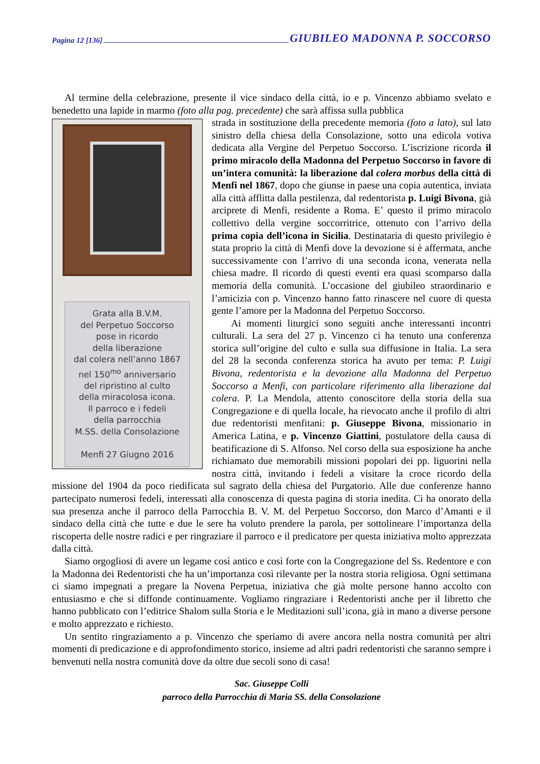Pagina 12 [136] GIUBILEO MADONNA P. SOCCORSO
Al termine della celebrazione, presente il vice sindaco della città, io e p. Vincenzo abbiamo svelato e benedetto una lapide in marmo (foto alla pag. precedente) che sarà affissa sulla pubblica
Grata alla B.V.M.
del Perpetuo Soccorso
pose in ricordo
della liberazione
dal colera nell’anno 1867
nel 150<sup>mo</sup> anniversario
del ripristino al culto
della miracolosa icona.
Il parroco e i fedeli
della parrocchia
M.SS. della Consolazione
Menfi 27 Giugno 2016
strada in sostituzione della precedente memoria (foto a lato), sul lato sinistro della chiesa della Consolazione, sotto una edicola votiva dedicata alla Vergine del Perpetuo Soccorso. L’iscrizione ricorda il primo miracolo della Madonna del Perpetuo Soccorso in favore di un’intera comunità: la liberazione dal colera morbus della città di Menfi nel 1867, dopo che giunse in paese una copia autentica, inviata alla città afflitta dalla pestilenza, dal redentorista p. Luigi Bivona, già arciprete di Menfi, residente a Roma. E’ questo il primo miracolo collettivo della vergine soccorritrice, ottenuto con l’arrivo della prima copia dell’icona in Sicilia. Destinataria di questo privilegio è stata proprio la città di Menfi dove la devozione si è affermata, anche successivamente con l’arrivo di una seconda icona, venerata nella chiesa madre. Il ricordo di questi eventi era quasi scomparso dalla memoria della comunità. L’occasione del giubileo straordinario e l’amicizia con p. Vincenzo hanno fatto rinascere nel cuore di questa gente l’amore per la Madonna del Perpetuo Soccorso.
Ai momenti liturgici sono seguiti anche interessanti incontri culturali. La sera del 27 p. Vincenzo ci ha tenuto una conferenza storica sull’origine del culto e sulla sua diffusione in Italia. La sera del 28 la seconda conferenza storica ha avuto per tema: P. Luigi Bivona, redentorista e la devozione alla Madonna del Perpetuo Soccorso a Menfi, con particolare riferimento alla liberazione dal colera. P. La Mendola, attento conoscitore della storia della sua Congregazione e di quella locale, ha rievocato anche il profilo di altri due redentoristi menfitani: p. Giuseppe Bivona, missionario in America Latina, e p. Vincenzo Giattini, postulatore della causa di beatificazione di S. Alfonso. Nel corso della sua esposizione ha anche richiamato due memorabili missioni popolari dei pp. liguorini nella nostra città, invitando i fedeli a visitare la croce ricordo della missione del 1904 da poco riedificata sul sagrato della chiesa del Purgatorio. Alle due conferenze hanno partecipato numerosi fedeli, interessati alla conoscenza di questa pagina di storia inedita. Ci ha onorato della sua presenza anche il parroco della Parrocchia B. V. M. del Perpetuo Soccorso, don Marco d’Amanti e il sindaco della città che tutte e due le sere ha voluto prendere la parola, per sottolineare l’importanza della riscoperta delle nostre radici e per ringraziare il parroco e il predicatore per questa iniziativa molto apprezzata dalla città.
Siamo orgogliosi di avere un legame così antico e così forte con la Congregazione del Ss. Redentore e con la Madonna dei Redentoristi che ha un’importanza così rilevante per la nostra storia religiosa. Ogni settimana ci siamo impegnati a pregare la Novena Perpetua, iniziativa che già molte persone hanno accolto con entusiasmo e che si diffonde continuamente. Vogliamo ringraziare i Redentoristi anche per il libretto che hanno pubblicato con l’editrice Shalom sulla Storia e le Meditazioni sull’icona, già in mano a diverse persone e molto apprezzato e richiesto.
Un sentito ringraziamento a p. Vincenzo che speriamo di avere ancora nella nostra comunità per altri momenti di predicazione e di approfondimento storico, insieme ad altri padri redentoristi che saranno sempre i benvenuti nella nostra comunità dove da oltre due secoli sono di casa!
Sac. Giuseppe Colli
parroco della Parrocchia di Maria SS. della Consolazione